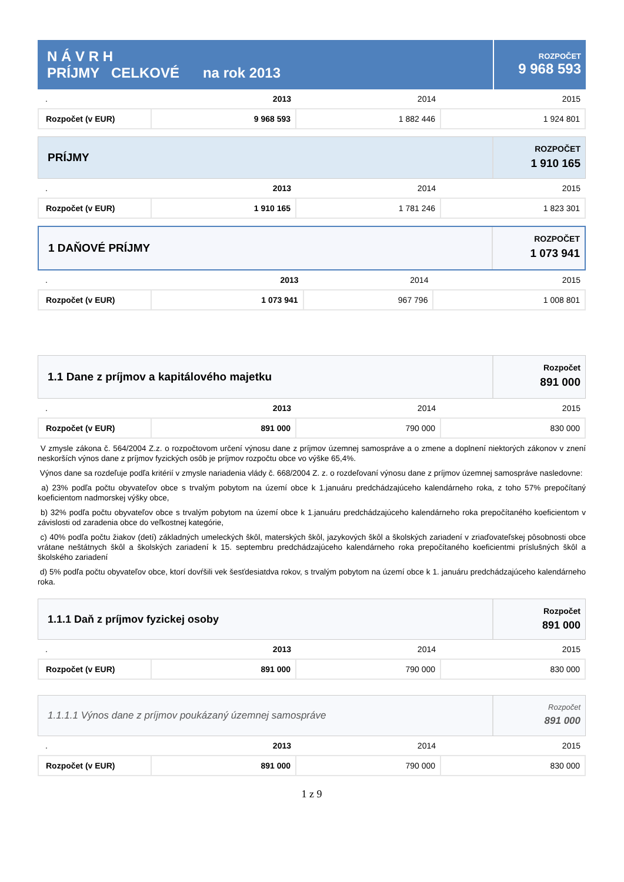N Á V R H
PRÍJMY CELKOVÉ na rok 2013
ROZPOČET
9 968 593
| . | 2013 | 2014 | 2015 |
| Rozpočet (v EUR) | 9 968 593 | 1 882 446 | 1 924 801 |
PRÍJMY
ROZPOČET
1 910 165
| . | 2013 | 2014 | 2015 |
| Rozpočet (v EUR) | 1 910 165 | 1 781 246 | 1 823 301 |
1 DAŇOVÉ PRÍJMY
ROZPOČET
1 073 941
| . | 2013 | 2014 | 2015 |
| Rozpočet (v EUR) | 1 073 941 | 967 796 | 1 008 801 |
1.1 Dane z príjmov a kapitálového majetku
Rozpočet
891 000
| . | 2013 | 2014 | 2015 |
| Rozpočet (v EUR) | 891 000 | 790 000 | 830 000 |
V zmysle zákona č. 564/2004 Z.z. o rozpočtovom určení výnosu dane z príjmov územnej samospráve a o zmene a doplnení niektorých zákonov v znení neskorších výnos dane z príjmov fyzických osôb je príjmov rozpočtu obce vo výške 65,4%.
Výnos dane sa rozdeľuje podľa kritérií v zmysle nariadenia vlády č. 668/2004 Z. z. o rozdeľovaní výnosu dane z príjmov územnej samospráve nasledovne:
a) 23% podľa počtu obyvateľov obce s trvalým pobytom na území obce k 1.januáru predchádzajúceho kalendárneho roka, z toho 57% prepočítaný koeficientom nadmorskej výšky obce,
b) 32% podľa počtu obyvateľov obce s trvalým pobytom na území obce k 1.januáru predchádzajúceho kalendárneho roka prepočítaného koeficientom v závislosti od zaradenia obce do veľkostnej kategórie,
c) 40% podľa počtu žiakov (detí) základných umeleckých škôl, materských škôl, jazykových škôl a školských zariadení v zriaďovateľskej pôsobnosti obce vrátane neštátnych škôl a školských zariadení k 15. septembru predchádzajúceho kalendárneho roka prepočítaného koeficientmi príslušných škôl a školského zariadení
d) 5% podľa počtu obyvateľov obce, ktorí dovŕšili vek šesťdesiatdva rokov, s trvalým pobytom na území obce k 1. januáru predchádzajúceho kalendárneho roka.
1.1.1 Daň z príjmov fyzickej osoby
Rozpočet
891 000
| . | 2013 | 2014 | 2015 |
| Rozpočet (v EUR) | 891 000 | 790 000 | 830 000 |
1.1.1.1 Výnos dane z príjmov poukázaný územnej samospráve
Rozpočet
891 000
| . | 2013 | 2014 | 2015 |
| Rozpočet (v EUR) | 891 000 | 790 000 | 830 000 |
1 z 9